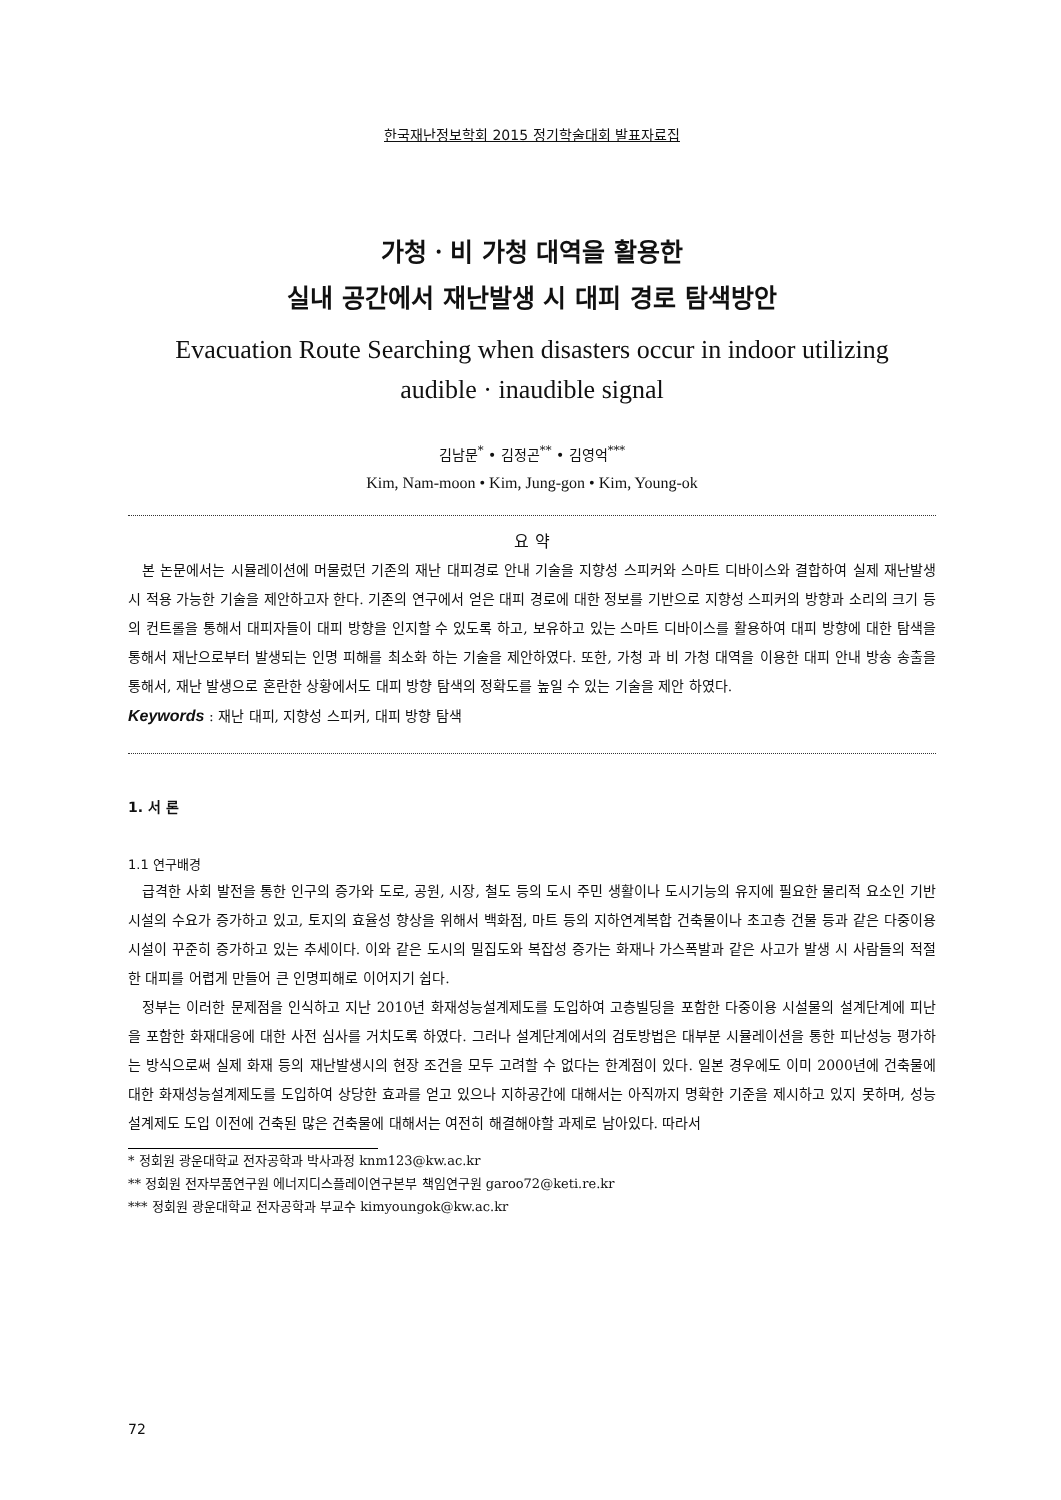한국재난정보학회 2015 정기학술대회 발표자료집
가청ㆍ비 가청 대역을 활용한
실내 공간에서 재난발생 시 대피 경로 탐색방안
Evacuation Route Searching when disasters occur in indoor utilizing
audible · inaudible signal
김남문<sup>*</sup> • 김정곤<sup>**</sup> • 김영억<sup>***</sup>
Kim, Nam-moon • Kim, Jung-gon • Kim, Young-ok
요 약
본 논문에서는 시뮬레이션에 머물렀던 기존의 재난 대피경로 안내 기술을 지향성 스피커와 스마트 디바이스와 결합하여 실제 재난발생 시 적용 가능한 기술을 제안하고자 한다. 기존의 연구에서 얻은 대피 경로에 대한 정보를 기반으로 지향성 스피커의 방향과 소리의 크기 등의 컨트롤을 통해서 대피자들이 대피 방향을 인지할 수 있도록 하고, 보유하고 있는 스마트 디바이스를 활용하여 대피 방향에 대한 탐색을 통해서 재난으로부터 발생되는 인명 피해를 최소화 하는 기술을 제안하였다. 또한, 가청 과 비 가청 대역을 이용한 대피 안내 방송 송출을 통해서, 재난 발생으로 혼란한 상황에서도 대피 방향 탐색의 정확도를 높일 수 있는 기술을 제안 하였다.
Keywords : 재난 대피, 지향성 스피커, 대피 방향 탐색
1. 서 론
1.1 연구배경
급격한 사회 발전을 통한 인구의 증가와 도로, 공원, 시장, 철도 등의 도시 주민 생활이나 도시기능의 유지에 필요한 물리적 요소인 기반 시설의 수요가 증가하고 있고, 토지의 효율성 향상을 위해서 백화점, 마트 등의 지하연계복합 건축물이나 초고층 건물 등과 같은 다중이용 시설이 꾸준히 증가하고 있는 추세이다. 이와 같은 도시의 밀집도와 복잡성 증가는 화재나 가스폭발과 같은 사고가 발생 시 사람들의 적절한 대피를 어렵게 만들어 큰 인명피해로 이어지기 쉽다.
정부는 이러한 문제점을 인식하고 지난 2010년 화재성능설계제도를 도입하여 고층빌딩을 포함한 다중이용 시설물의 설계단계에 피난을 포함한 화재대응에 대한 사전 심사를 거치도록 하였다. 그러나 설계단계에서의 검토방법은 대부분 시뮬레이션을 통한 피난성능 평가하는 방식으로써 실제 화재 등의 재난발생시의 현장 조건을 모두 고려할 수 없다는 한계점이 있다. 일본 경우에도 이미 2000년에 건축물에 대한 화재성능설계제도를 도입하여 상당한 효과를 얻고 있으나 지하공간에 대해서는 아직까지 명확한 기준을 제시하고 있지 못하며, 성능설계제도 도입 이전에 건축된 많은 건축물에 대해서는 여전히 해결해야할 과제로 남아있다. 따라서
* 정회원 광운대학교 전자공학과 박사과정 knm123@kw.ac.kr
** 정회원 전자부품연구원 에너지디스플레이연구본부 책임연구원 garoo72@keti.re.kr
*** 정회원 광운대학교 전자공학과 부교수 kimyoungok@kw.ac.kr
72